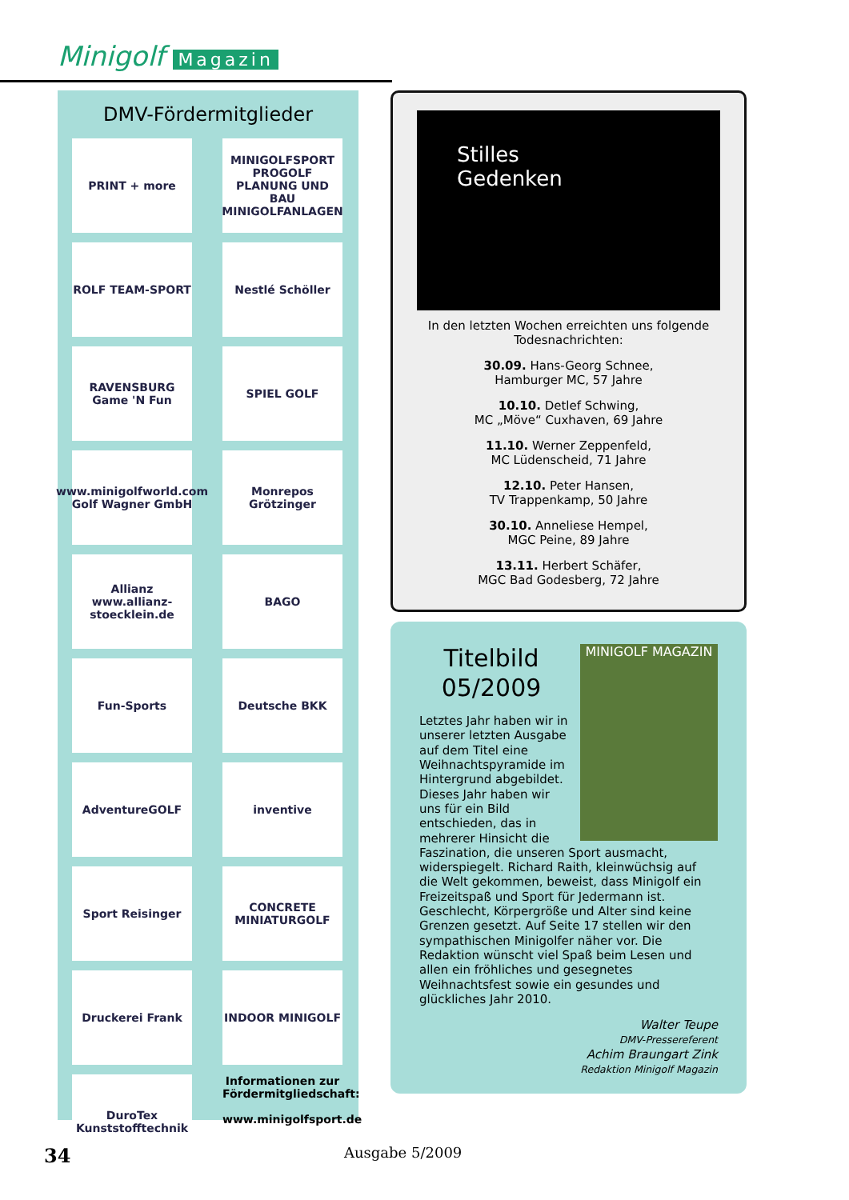Minigolf Magazin
DMV-Fördermitglieder
PRINT + more
MINIGOLFSPORT PROGOLF PLANUNG UND BAU MINIGOLFANLAGEN
ROLF TEAM-SPORT
Nestlé Schöller
RAVENSBURG Game 'N Fun
SPIEL GOLF
www.minigolfworld.com Golf Wagner GmbH
Monrepos Grötzinger
Allianz www.allianz-stoecklein.de
BAGO
Fun-Sports
Deutsche BKK
AdventureGOLF
inventive
Sport Reisinger
CONCRETE MINIATURGOLF
Druckerei Frank
INDOOR MINIGOLF
DuroTex Kunststofftechnik
Informationen zur Fördermitgliedschaft:
www.minigolfsport.de
Stilles
Gedenken
In den letzten Wochen erreichten uns folgende Todesnachrichten:
30.09. Hans-Georg Schnee,
Hamburger MC, 57 Jahre
10.10. Detlef Schwing,
MC „Möve“ Cuxhaven, 69 Jahre
11.10. Werner Zeppenfeld,
MC Lüdenscheid, 71 Jahre
12.10. Peter Hansen,
TV Trappenkamp, 50 Jahre
30.10. Anneliese Hempel,
MGC Peine, 89 Jahre
13.11. Herbert Schäfer,
MGC Bad Godesberg, 72 Jahre
MINIGOLF MAGAZIN
Titelbild 05/2009
Letztes Jahr haben wir in unserer letzten Ausgabe auf dem Titel eine Weihnachtspyramide im Hintergrund abgebildet. Dieses Jahr haben wir uns für ein Bild entschieden, das in mehrerer Hinsicht die Faszination, die unseren Sport ausmacht, widerspiegelt. Richard Raith, kleinwüchsig auf die Welt gekommen, beweist, dass Minigolf ein Freizeitspaß und Sport für Jedermann ist. Geschlecht, Körpergröße und Alter sind keine Grenzen gesetzt. Auf Seite 17 stellen wir den sympathischen Minigolfer näher vor. Die Redaktion wünscht viel Spaß beim Lesen und allen ein fröhliches und gesegnetes Weihnachtsfest sowie ein gesundes und glückliches Jahr 2010.
Walter Teupe
DMV-Pressereferent
Achim Braungart Zink
Redaktion Minigolf Magazin
34 Ausgabe 5/2009